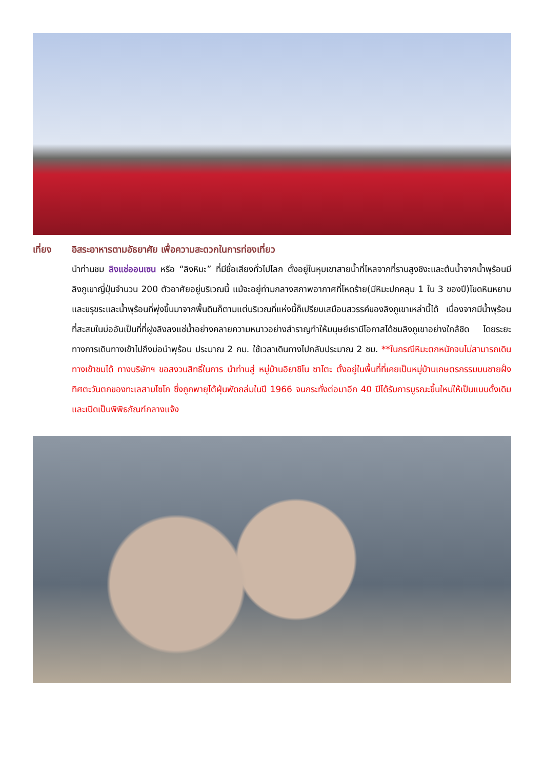เที่ยง อิสระอาหารตามอัธยาศัย เพื่อความสะดวกในการท่องเที่ยว
นำท่านชม ลิงแช่ออนเซน หรือ “ลิงหิมะ” ที่มีชื่อเสียงทั่วไปโลก ตั้งอยู่ในหุบเขาสายน้ำที่ไหลจากที่ราบสูงชิงะและต้นน้ำจากน้ำพุร้อนมีลิงภูเขาญี่ปุ่นจำนวน 200 ตัวอาศัยอยู่บริเวณนี้ แม้จะอยู่ท่ามกลางสภาพอากาศที่โหดร้าย(มีหิมะปกคลุม 1 ใน 3 ของปี)โขดหินหยาบและขรุขระและน้ำพุร้อนที่พุ่งขึ้นมาจากพื้นดินก็ตามแต่บริเวณที่แห่งนี้ก็เปรียบเสมือนสวรรค์ของลิงภูเขาเหล่านี้ได้ เนื่องจากมีน้ำพุร้อนที่สะสมในบ่ออันเป็นที่ที่ฝูงลิงลงแช่น้ำอย่างคลายความหนาวอย่างสำราญทำให้มนุษย์เรามีโอกาสได้ชมลิงภูเขาอย่างใกล้ชิด โดยระยะทางการเดินทางเข้าไปถึงบ่อนำพุร้อน ประมาณ 2 กม. ใช้เวลาเดินทางไปกลับประมาณ 2 ชม. **ในกรณีหิมะตกหนักจนไม่สามารถเดินทางเข้าชมได้ ทางบริษัทฯ ขอสงวนสิทธิ์ในการ นำท่านสู่ หมู่บ้านอิยาชิโน ซาโตะ ตั้งอยู่ในพื้นที่ที่เคยเป็นหมู่บ้านเกษตรกรรมบนชายฝั่งทิศตะวันตกของทะเลสาบไซโก ซึ่งถูกพายุไต้ฝุ่นพัดถล่มในปี 1966 จนกระทั่งต่อมาอีก 40 ปีได้รับการบูรณะขึ้นใหม่ให้เป็นแบบดั้งเดิม และเปิดเป็นพิพิธภัณฑ์กลางแจ้ง